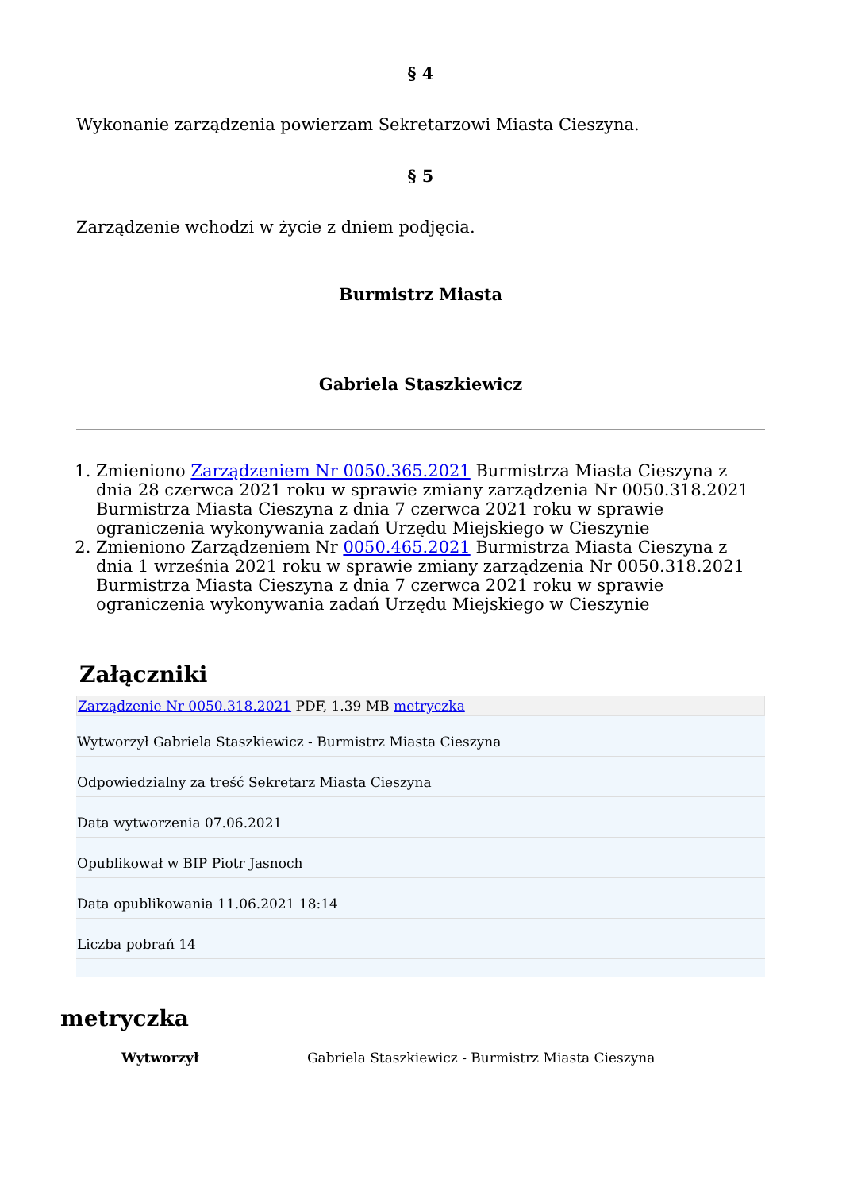§ 4
Wykonanie zarządzenia powierzam Sekretarzowi Miasta Cieszyna.
§ 5
Zarządzenie wchodzi w życie z dniem podjęcia.
Burmistrz Miasta
Gabriela Staszkiewicz
1. Zmieniono Zarządzeniem Nr 0050.365.2021 Burmistrza Miasta Cieszyna z dnia 28 czerwca 2021 roku w sprawie zmiany zarządzenia Nr 0050.318.2021 Burmistrza Miasta Cieszyna z dnia 7 czerwca 2021 roku w sprawie ograniczenia wykonywania zadań Urzędu Miejskiego w Cieszynie
2. Zmieniono Zarządzeniem Nr 0050.465.2021 Burmistrza Miasta Cieszyna z dnia 1 września 2021 roku w sprawie zmiany zarządzenia Nr 0050.318.2021 Burmistrza Miasta Cieszyna z dnia 7 czerwca 2021 roku w sprawie ograniczenia wykonywania zadań Urzędu Miejskiego w Cieszynie
Załączniki
Zarządzenie Nr 0050.318.2021 PDF, 1.39 MB metryczka
Wytworzył Gabriela Staszkiewicz - Burmistrz Miasta Cieszyna
Odpowiedzialny za treść Sekretarz Miasta Cieszyna
Data wytworzenia 07.06.2021
Opublikował w BIP Piotr Jasnoch
Data opublikowania 11.06.2021 18:14
Liczba pobrań 14
metryczka
| Wytworzył | Gabriela Staszkiewicz - Burmistrz Miasta Cieszyna |